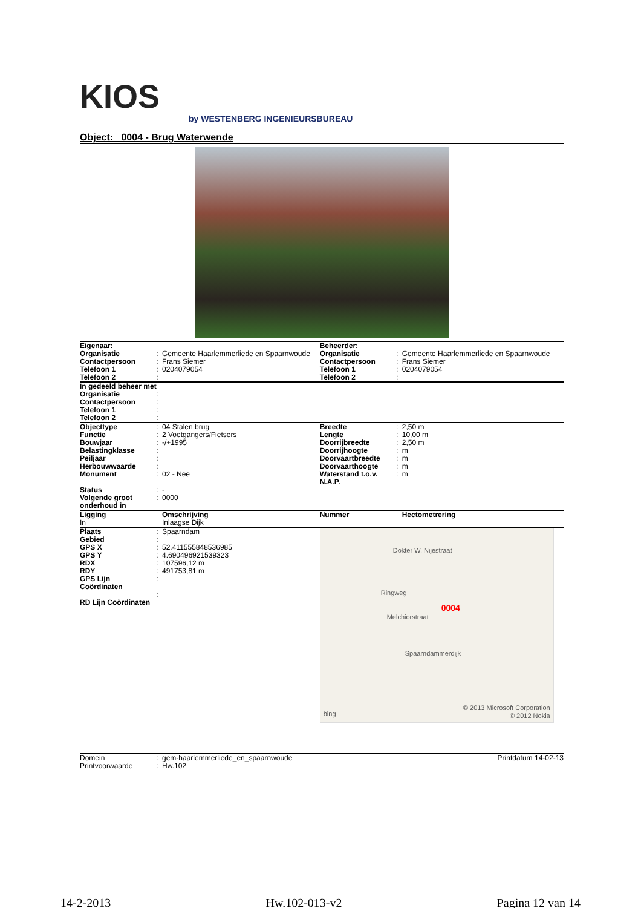KIOS
by WESTENBERG INGENIEURSBUREAU
Object: 0004 - Brug Waterwende
| Eigenaar: | | | Beheerder: | | |
| Organisatie | : | Gemeente Haarlemmerliede en Spaarnwoude | Organisatie | : | Gemeente Haarlemmerliede en Spaarnwoude |
| Contactpersoon | : | Frans Siemer | Contactpersoon | : | Frans Siemer |
| Telefoon 1 | : | 0204079054 | Telefoon 1 | : | 0204079054 |
| Telefoon 2 | : | | Telefoon 2 | : | |
| In gedeeld beheer met | | | | | |
| Organisatie | : | | | | |
| Contactpersoon | : | | | | |
| Telefoon 1 | : | | | | |
| Telefoon 2 | : | | | | |
| Objecttype | : | 04 Stalen brug | Breedte | : | 2,50 m |
| Functie | : | 2 Voetgangers/Fietsers | Lengte | : | 10,00 m |
| Bouwjaar | : | -/+1995 | Doorrijbreedte | : | 2,50 m |
| Belastingklasse | : | | Doorrijhoogte | : | m |
| Peiljaar | : | | Doorvaartbreedte | : | m |
| Herbouwwaarde | : | | Doorvaarthoogte | : | m |
| Monument | : | 02 - Nee | Waterstand t.o.v. N.A.P. | : | m |
| Status | : | - | | | |
| Volgende groot onderhoud in | : | 0000 | | | |
| Ligging | | Omschrijving | Nummer | | Hectometrering |
| In | | Inlaagse Dijk | | | |
| Plaats Gebied GPS X GPS Y RDX RDY GPS Lijn Coördinaten RD Lijn Coördinaten | : : : : : : : : | Spaarndam 52.411555848536985 4.690496921539323 107596,12 m 491753,81 m | Dokter W. Nijestraat Ringweg Melchiorstraat 0004 Spaarndammerdijk bing © 2013 Microsoft Corporation © 2012 Nokia | | |
| Domein | : | gem-haarlemmerliede_en_spaarnwoude | Printdatum 14-02-13 |
| Printvoorwaarde | : | Hw.102 | |
14-2-2013 Hw.102-013-v2 Pagina 12 van 14